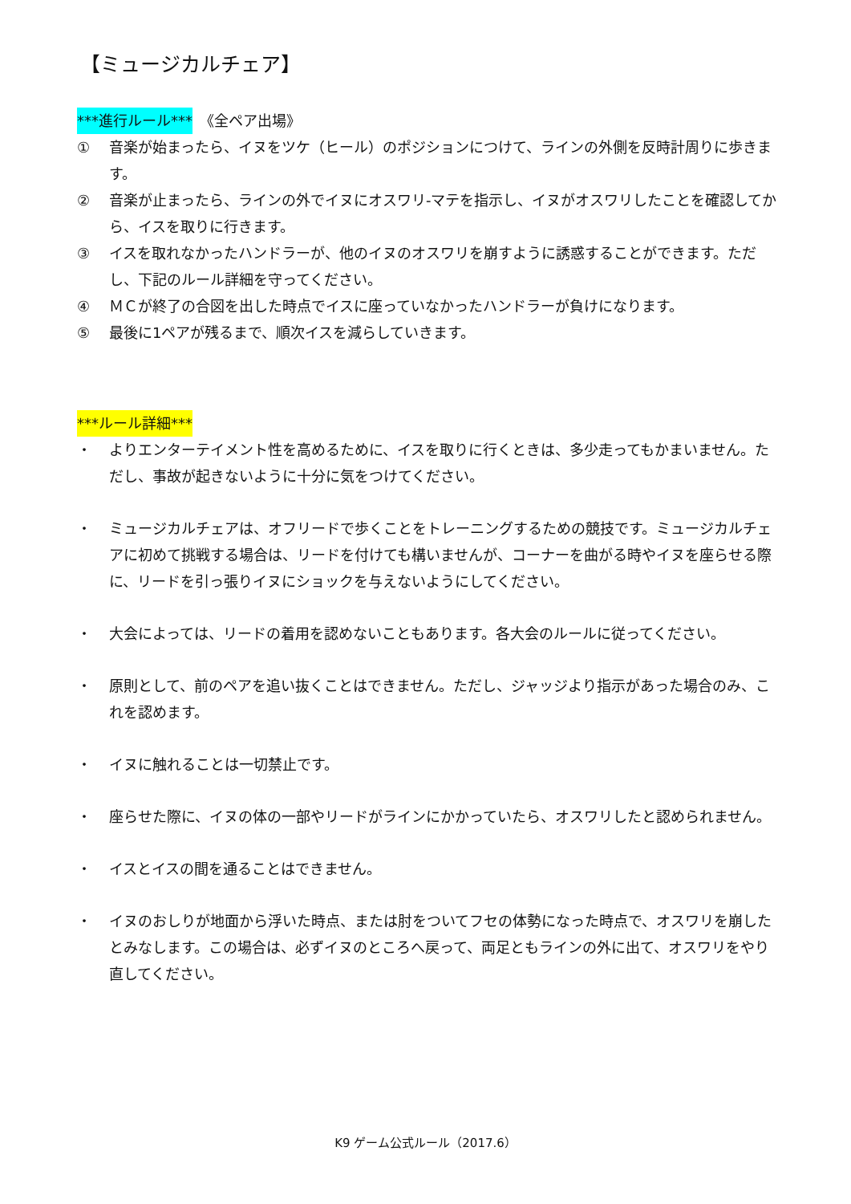【ミュージカルチェア】
***進行ルール***　《全ペア出場》
① 音楽が始まったら、イヌをツケ（ヒール）のポジションにつけて、ラインの外側を反時計周りに歩きます。
② 音楽が止まったら、ラインの外でイヌにオスワリ-マテを指示し、イヌがオスワリしたことを確認してから、イスを取りに行きます。
③ イスを取れなかったハンドラーが、他のイヌのオスワリを崩すように誘惑することができます。ただし、下記のルール詳細を守ってください。
④ ＭＣが終了の合図を出した時点でイスに座っていなかったハンドラーが負けになります。
⑤ 最後に1ペアが残るまで、順次イスを減らしていきます。
***ルール詳細***
・ よりエンターテイメント性を高めるために、イスを取りに行くときは、多少走ってもかまいません。ただし、事故が起きないように十分に気をつけてください。
・ ミュージカルチェアは、オフリードで歩くことをトレーニングするための競技です。ミュージカルチェアに初めて挑戦する場合は、リードを付けても構いませんが、コーナーを曲がる時やイヌを座らせる際に、リードを引っ張りイヌにショックを与えないようにしてください。
・ 大会によっては、リードの着用を認めないこともあります。各大会のルールに従ってください。
・ 原則として、前のペアを追い抜くことはできません。ただし、ジャッジより指示があった場合のみ、これを認めます。
・ イヌに触れることは一切禁止です。
・ 座らせた際に、イヌの体の一部やリードがラインにかかっていたら、オスワリしたと認められません。
・ イスとイスの間を通ることはできません。
・ イヌのおしりが地面から浮いた時点、または肘をついてフセの体勢になった時点で、オスワリを崩したとみなします。この場合は、必ずイヌのところへ戻って、両足ともラインの外に出て、オスワリをやり直してください。
K9 ゲーム公式ルール（2017.6）